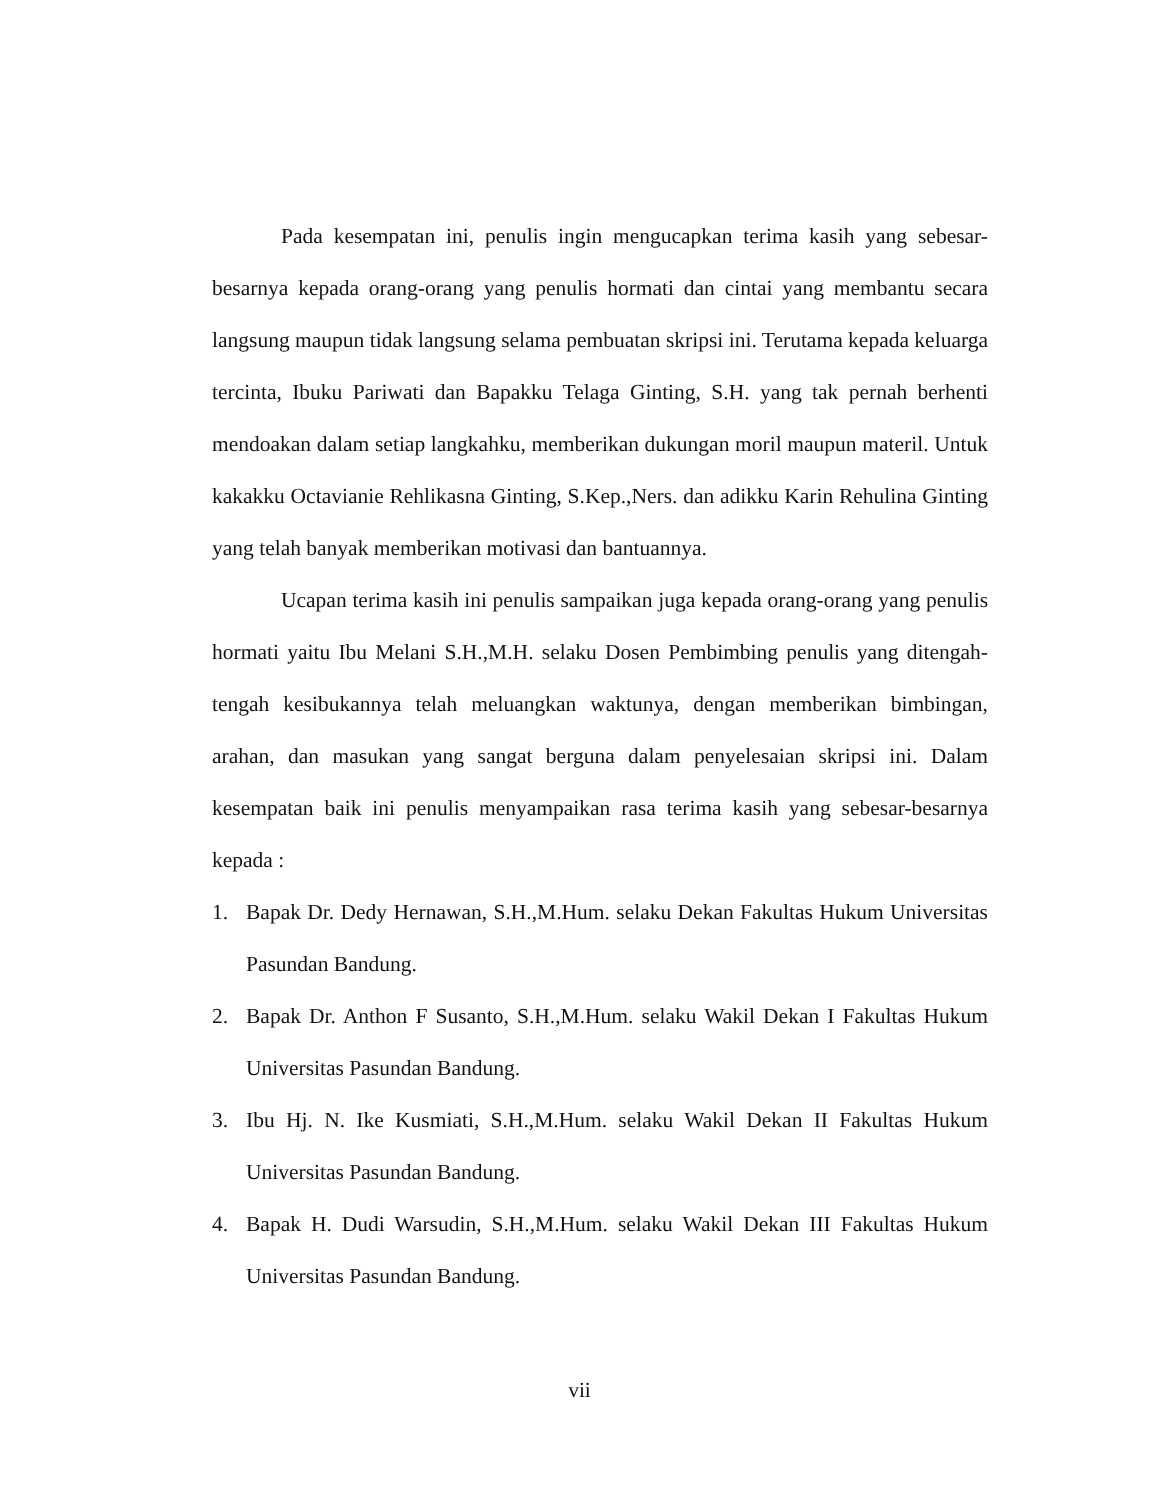Pada kesempatan ini, penulis ingin mengucapkan terima kasih yang sebesar-besarnya kepada orang-orang yang penulis hormati dan cintai yang membantu secara langsung maupun tidak langsung selama pembuatan skripsi ini. Terutama kepada keluarga tercinta, Ibuku Pariwati dan Bapakku Telaga Ginting, S.H. yang tak pernah berhenti mendoakan dalam setiap langkahku, memberikan dukungan moril maupun materil. Untuk kakakku Octavianie Rehlikasna Ginting, S.Kep.,Ners. dan adikku Karin Rehulina Ginting yang telah banyak memberikan motivasi dan bantuannya.
Ucapan terima kasih ini penulis sampaikan juga kepada orang-orang yang penulis hormati yaitu Ibu Melani S.H.,M.H. selaku Dosen Pembimbing penulis yang ditengah-tengah kesibukannya telah meluangkan waktunya, dengan memberikan bimbingan, arahan, dan masukan yang sangat berguna dalam penyelesaian skripsi ini. Dalam kesempatan baik ini penulis menyampaikan rasa terima kasih yang sebesar-besarnya kepada :
1. Bapak Dr. Dedy Hernawan, S.H.,M.Hum. selaku Dekan Fakultas Hukum Universitas Pasundan Bandung.
2. Bapak Dr. Anthon F Susanto, S.H.,M.Hum. selaku Wakil Dekan I Fakultas Hukum Universitas Pasundan Bandung.
3. Ibu Hj. N. Ike Kusmiati, S.H.,M.Hum. selaku Wakil Dekan II Fakultas Hukum Universitas Pasundan Bandung.
4. Bapak H. Dudi Warsudin, S.H.,M.Hum. selaku Wakil Dekan III Fakultas Hukum Universitas Pasundan Bandung.
vii